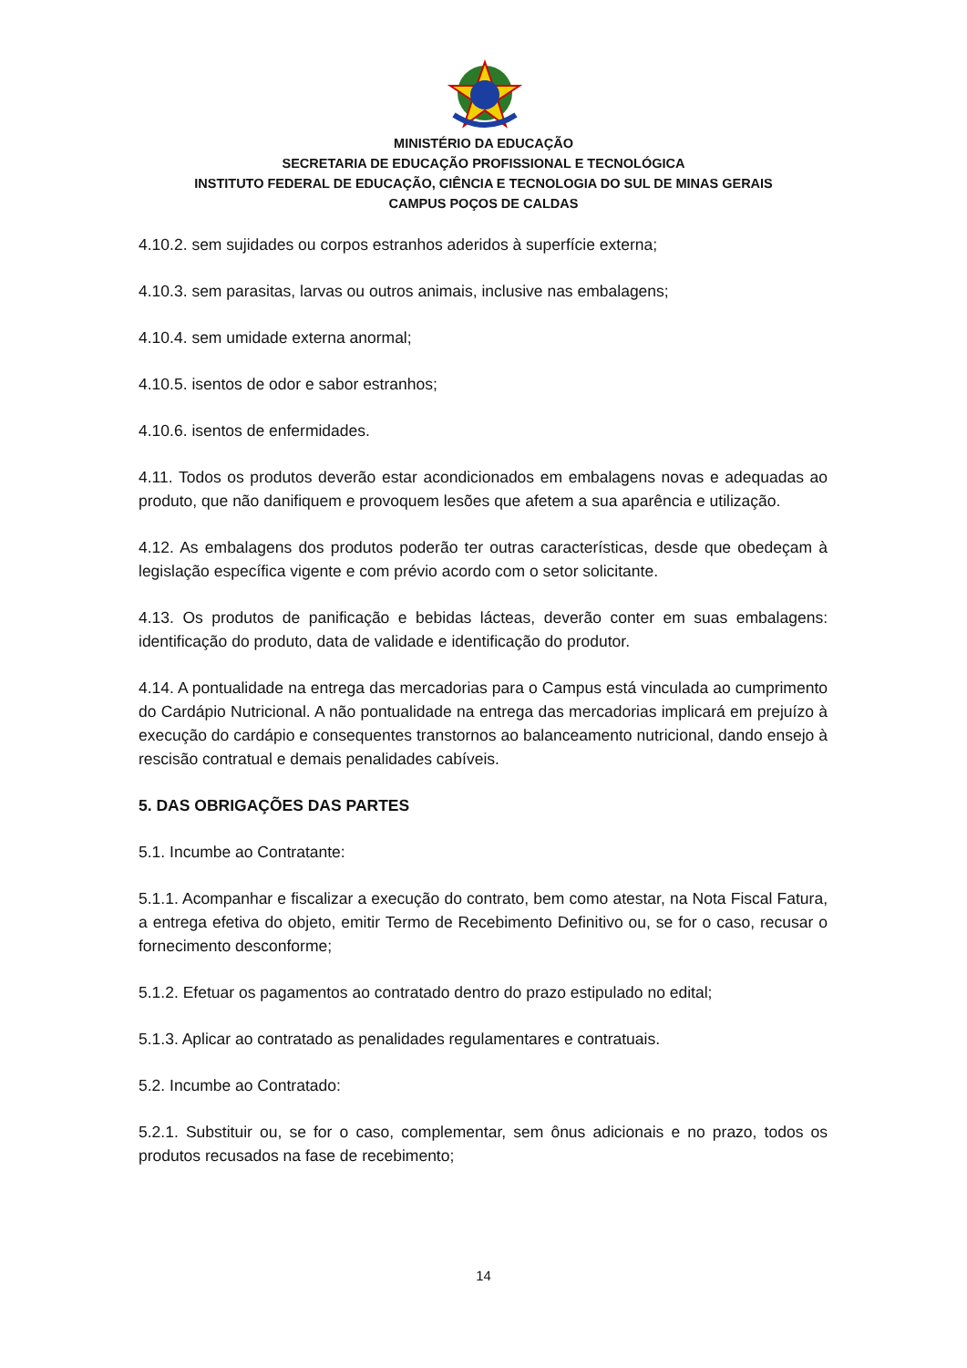MINISTÉRIO DA EDUCAÇÃO
SECRETARIA DE EDUCAÇÃO PROFISSIONAL E TECNOLÓGICA
INSTITUTO FEDERAL DE EDUCAÇÃO, CIÊNCIA E TECNOLOGIA DO SUL DE MINAS GERAIS
CAMPUS POÇOS DE CALDAS
4.10.2. sem sujidades ou corpos estranhos aderidos à superfície externa;
4.10.3. sem parasitas, larvas ou outros animais, inclusive nas embalagens;
4.10.4. sem umidade externa anormal;
4.10.5. isentos de odor e sabor estranhos;
4.10.6. isentos de enfermidades.
4.11. Todos os produtos deverão estar acondicionados em embalagens novas e adequadas ao produto, que não danifiquem e provoquem lesões que afetem a sua aparência e utilização.
4.12. As embalagens dos produtos poderão ter outras características, desde que obedeçam à legislação específica vigente e com prévio acordo com o setor solicitante.
4.13. Os produtos de panificação e bebidas lácteas, deverão conter em suas embalagens: identificação do produto, data de validade e identificação do produtor.
4.14. A pontualidade na entrega das mercadorias para o Campus está vinculada ao cumprimento do Cardápio Nutricional. A não pontualidade na entrega das mercadorias implicará em prejuízo à execução do cardápio e consequentes transtornos ao balanceamento nutricional, dando ensejo à rescisão contratual e demais penalidades cabíveis.
5. DAS OBRIGAÇÕES DAS PARTES
5.1. Incumbe ao Contratante:
5.1.1. Acompanhar e fiscalizar a execução do contrato, bem como atestar, na Nota Fiscal Fatura, a entrega efetiva do objeto, emitir Termo de Recebimento Definitivo ou, se for o caso, recusar o fornecimento desconforme;
5.1.2. Efetuar os pagamentos ao contratado dentro do prazo estipulado no edital;
5.1.3. Aplicar ao contratado as penalidades regulamentares e contratuais.
5.2. Incumbe ao Contratado:
5.2.1. Substituir ou, se for o caso, complementar, sem ônus adicionais e no prazo, todos os produtos recusados na fase de recebimento;
14